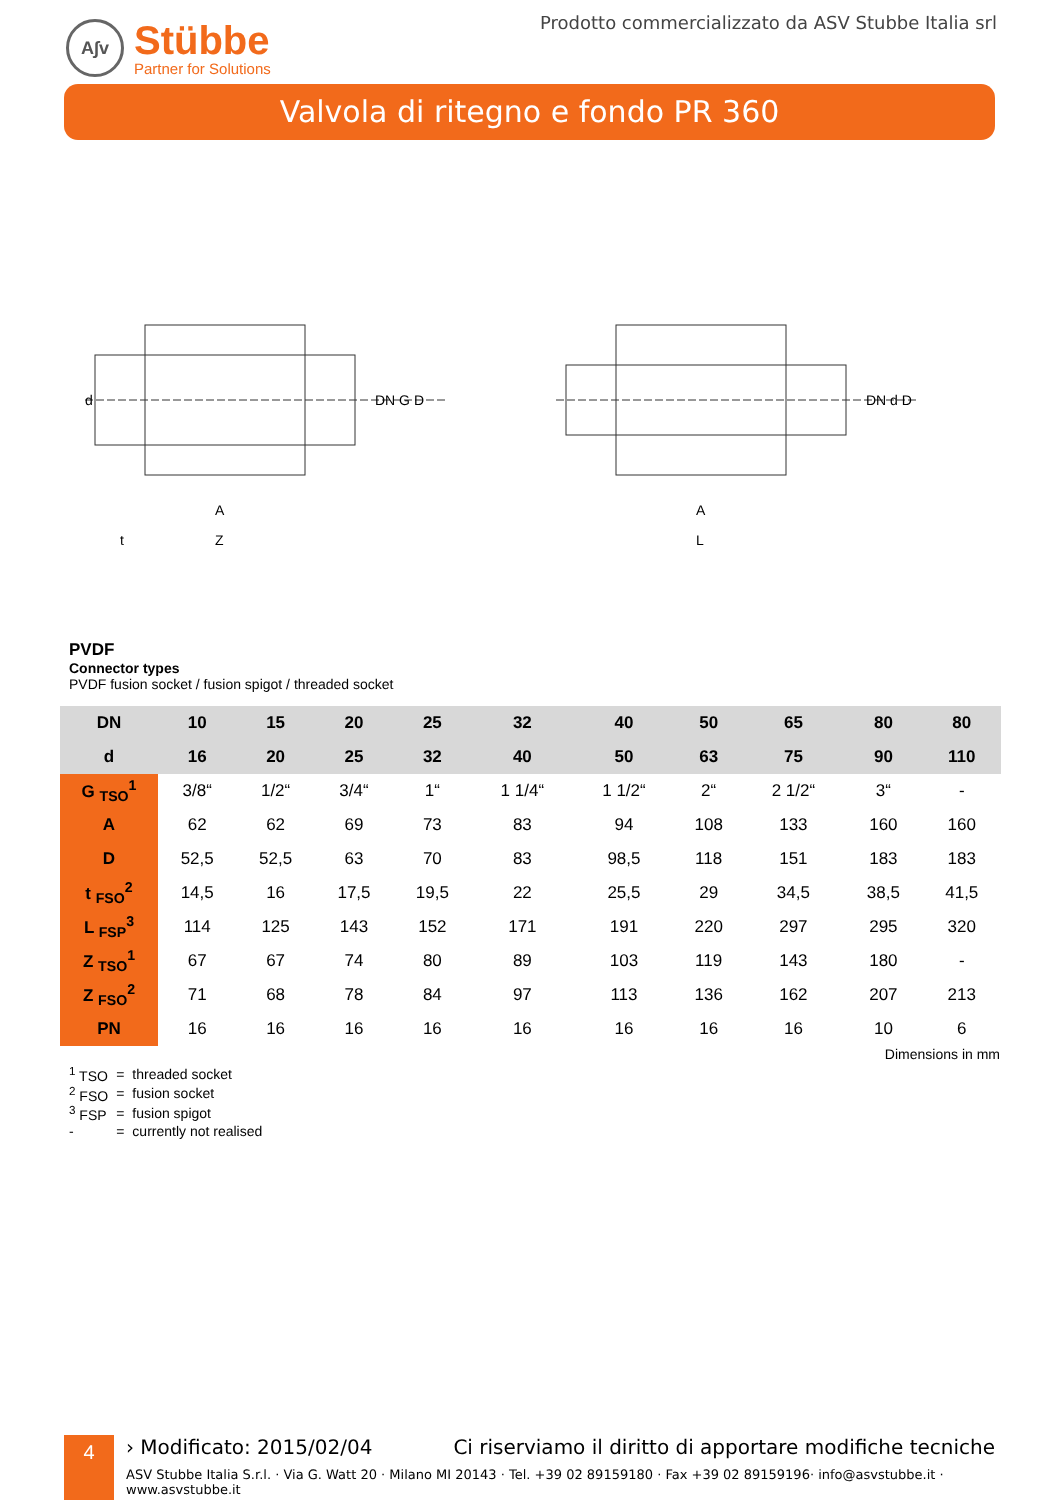A∫v
Stübbe
Partner for Solutions
Prodotto commercializzato da ASV Stubbe Italia srl
Valvola di ritegno e fondo PR 360
A
Z
t
DN G D
d
A
L
DN d D
PVDF
Connector types
PVDF fusion socket / fusion spigot / threaded socket
| DN | 10 | 15 | 20 | 25 | 32 | 40 | 50 | 65 | 80 | 80 |
| d | 16 | 20 | 25 | 32 | 40 | 50 | 63 | 75 | 90 | 110 |
| G <sub>TSO</sub><sup>1</sup> | 3/8“ | 1/2“ | 3/4“ | 1“ | 1 1/4“ | 1 1/2“ | 2“ | 2 1/2“ | 3“ | - |
| A | 62 | 62 | 69 | 73 | 83 | 94 | 108 | 133 | 160 | 160 |
| D | 52,5 | 52,5 | 63 | 70 | 83 | 98,5 | 118 | 151 | 183 | 183 |
| t <sub>FSO</sub><sup>2</sup> | 14,5 | 16 | 17,5 | 19,5 | 22 | 25,5 | 29 | 34,5 | 38,5 | 41,5 |
| L <sub>FSP</sub><sup>3</sup> | 114 | 125 | 143 | 152 | 171 | 191 | 220 | 297 | 295 | 320 |
| Z <sub>TSO</sub><sup>1</sup> | 67 | 67 | 74 | 80 | 89 | 103 | 119 | 143 | 180 | - |
| Z <sub>FSO</sub><sup>2</sup> | 71 | 68 | 78 | 84 | 97 | 113 | 136 | 162 | 207 | 213 |
| PN | 16 | 16 | 16 | 16 | 16 | 16 | 16 | 16 | 10 | 6 |
Dimensions in mm
| <sup>1</sup> TSO | = | threaded socket |
| <sup>2</sup> FSO | = | fusion socket |
| <sup>3</sup> FSP | = | fusion spigot |
| - | = | currently not realised |
4
› Modificato: 2015/02/04 Ci riserviamo il diritto di apportare modifiche tecniche
ASV Stubbe Italia S.r.l. · Via G. Watt 20 · Milano MI 20143 · Tel. +39 02 89159180 · Fax +39 02 89159196· info@asvstubbe.it · www.asvstubbe.it